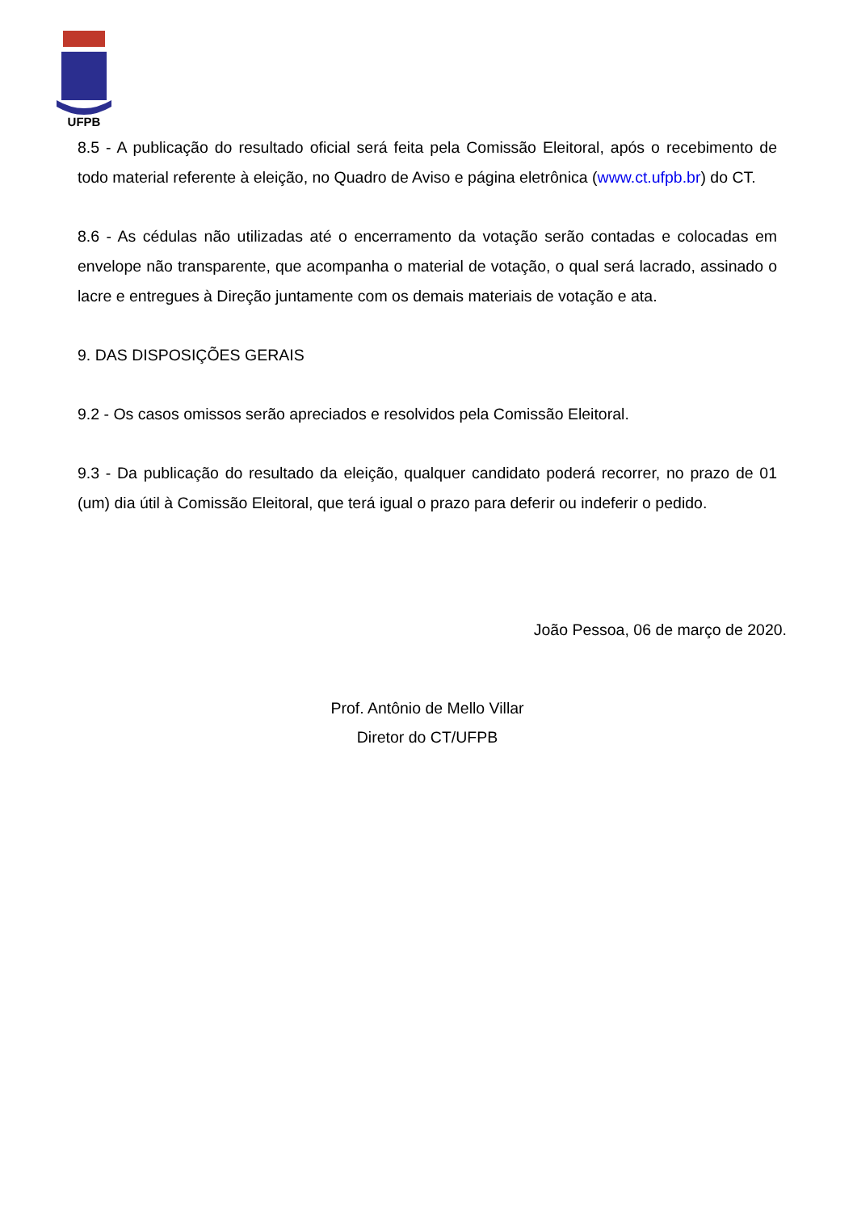UFPB
8.5 - A publicação do resultado oficial será feita pela Comissão Eleitoral, após o recebimento de todo material referente à eleição, no Quadro de Aviso e página eletrônica (www.ct.ufpb.br) do CT.
8.6 - As cédulas não utilizadas até o encerramento da votação serão contadas e colocadas em envelope não transparente, que acompanha o material de votação, o qual será lacrado, assinado o lacre e entregues à Direção juntamente com os demais materiais de votação e ata.
9. DAS DISPOSIÇÕES GERAIS
9.2 - Os casos omissos serão apreciados e resolvidos pela Comissão Eleitoral.
9.3 - Da publicação do resultado da eleição, qualquer candidato poderá recorrer, no prazo de 01 (um) dia útil à Comissão Eleitoral, que terá igual o prazo para deferir ou indeferir o pedido.
João Pessoa, 06 de março de 2020.
Prof. Antônio de Mello Villar
Diretor do CT/UFPB